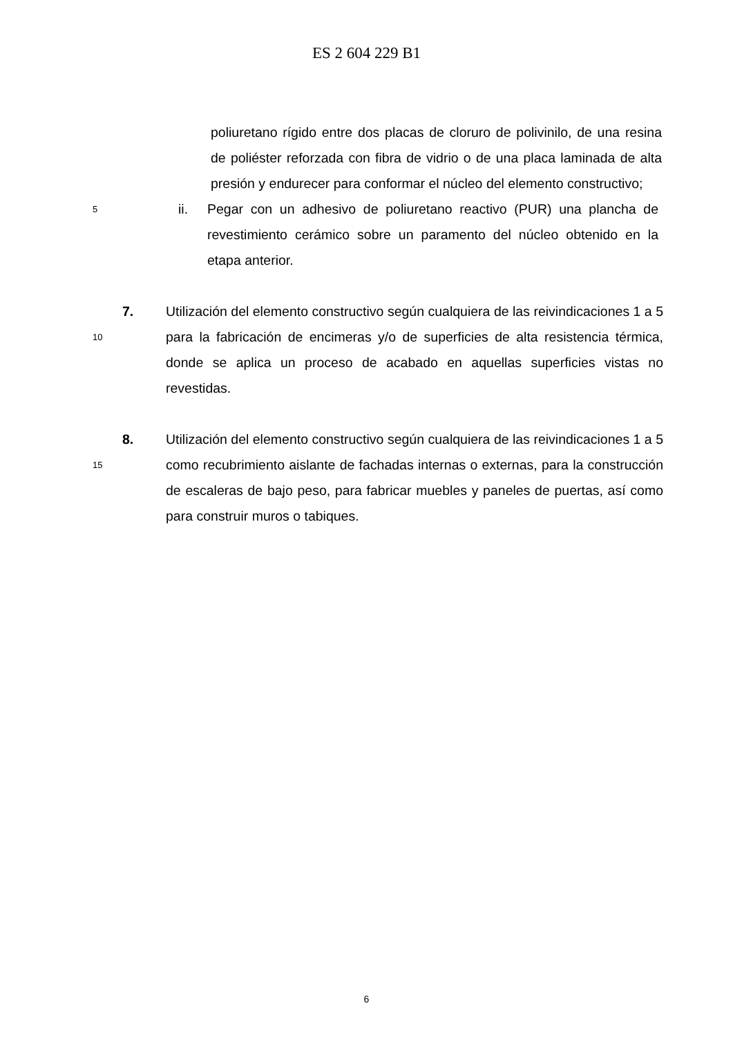ES 2 604 229 B1
poliuretano rígido entre dos placas de cloruro de polivinilo, de una resina de poliéster reforzada con fibra de vidrio o de una placa laminada de alta presión y endurecer para conformar el núcleo del elemento constructivo;
5
ii. Pegar con un adhesivo de poliuretano reactivo (PUR) una plancha de revestimiento cerámico sobre un paramento del núcleo obtenido en la etapa anterior.
10
7. Utilización del elemento constructivo según cualquiera de las reivindicaciones 1 a 5 para la fabricación de encimeras y/o de superficies de alta resistencia térmica, donde se aplica un proceso de acabado en aquellas superficies vistas no revestidas.
15
8. Utilización del elemento constructivo según cualquiera de las reivindicaciones 1 a 5 como recubrimiento aislante de fachadas internas o externas, para la construcción de escaleras de bajo peso, para fabricar muebles y paneles de puertas, así como para construir muros o tabiques.
6